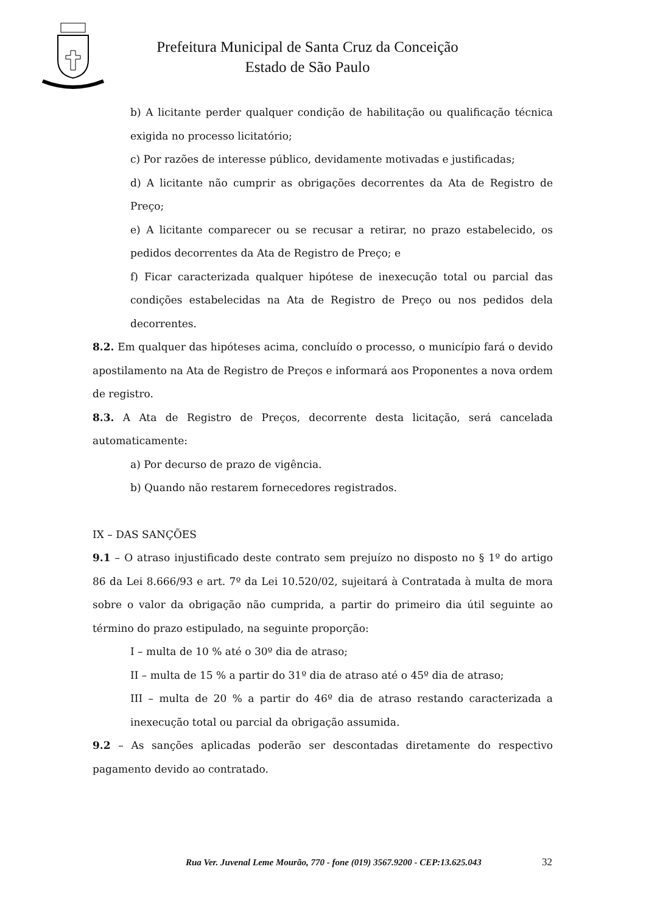Prefeitura Municipal de Santa Cruz da Conceição
Estado de São Paulo
b) A licitante perder qualquer condição de habilitação ou qualificação técnica exigida no processo licitatório;
c) Por razões de interesse público, devidamente motivadas e justificadas;
d) A licitante não cumprir as obrigações decorrentes da Ata de Registro de Preço;
e) A licitante comparecer ou se recusar a retirar, no prazo estabelecido, os pedidos decorrentes da Ata de Registro de Preço; e
f) Ficar caracterizada qualquer hipótese de inexecução total ou parcial das condições estabelecidas na Ata de Registro de Preço ou nos pedidos dela decorrentes.
8.2. Em qualquer das hipóteses acima, concluído o processo, o município fará o devido apostilamento na Ata de Registro de Preços e informará aos Proponentes a nova ordem de registro.
8.3. A Ata de Registro de Preços, decorrente desta licitação, será cancelada automaticamente:
a) Por decurso de prazo de vigência.
b) Quando não restarem fornecedores registrados.
IX – DAS SANÇÕES
9.1 – O atraso injustificado deste contrato sem prejuízo no disposto no § 1º do artigo 86 da Lei 8.666/93 e art. 7º da Lei 10.520/02, sujeitará à Contratada à multa de mora sobre o valor da obrigação não cumprida, a partir do primeiro dia útil seguinte ao término do prazo estipulado, na seguinte proporção:
I – multa de 10 % até o 30º dia de atraso;
II – multa de 15 % a partir do 31º dia de atraso até o 45º dia de atraso;
III – multa de 20 % a partir do 46º dia de atraso restando caracterizada a inexecução total ou parcial da obrigação assumida.
9.2 – As sanções aplicadas poderão ser descontadas diretamente do respectivo pagamento devido ao contratado.
Rua Ver. Juvenal Leme Mourão, 770 - fone (019) 3567.9200 - CEP:13.625.043
32